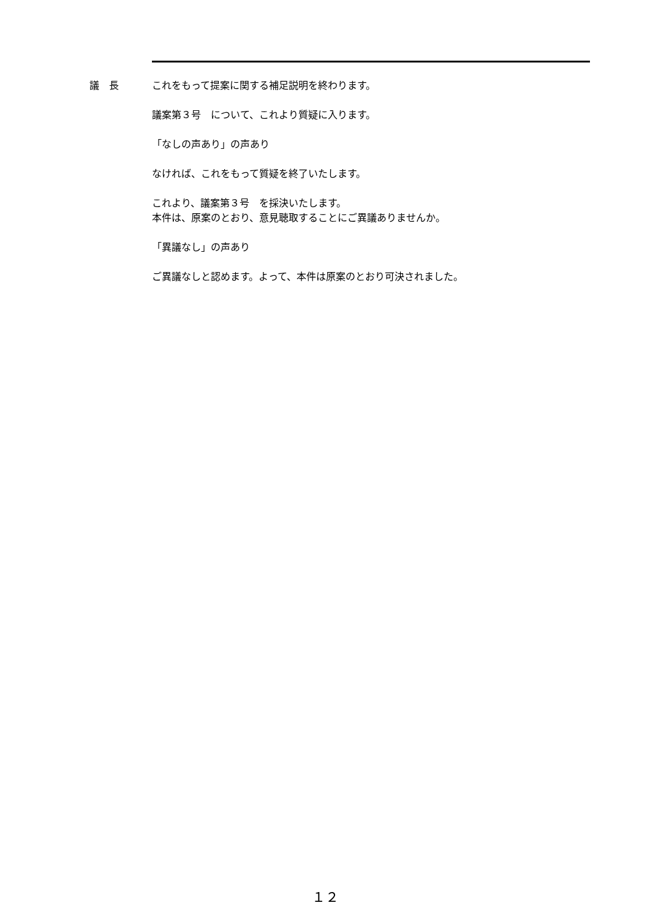議　長 これをもって提案に関する補足説明を終わります。
議案第３号　について、これより質疑に入ります。
「なしの声あり」の声あり
なければ、これをもって質疑を終了いたします。
これより、議案第３号　を採決いたします。
本件は、原案のとおり、意見聴取することにご異議ありませんか。
「異議なし」の声あり
ご異議なしと認めます。よって、本件は原案のとおり可決されました。
１２